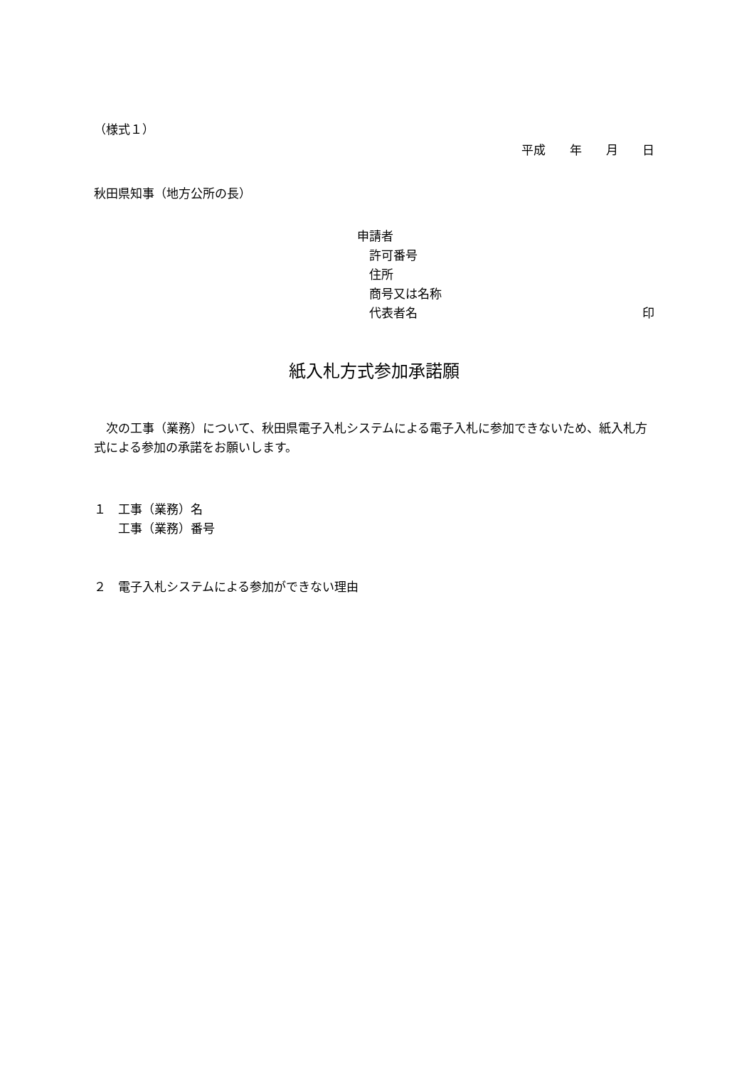（様式１）
平成　　年　　月　　日
秋田県知事（地方公所の長）
申請者
　許可番号
　住所
　商号又は名称
　代表者名 印
紙入札方式参加承諾願
　次の工事（業務）について、秋田県電子入札システムによる電子入札に参加できないため、紙入札方式による参加の承諾をお願いします。
１　工事（業務）名
　　工事（業務）番号
２　電子入札システムによる参加ができない理由